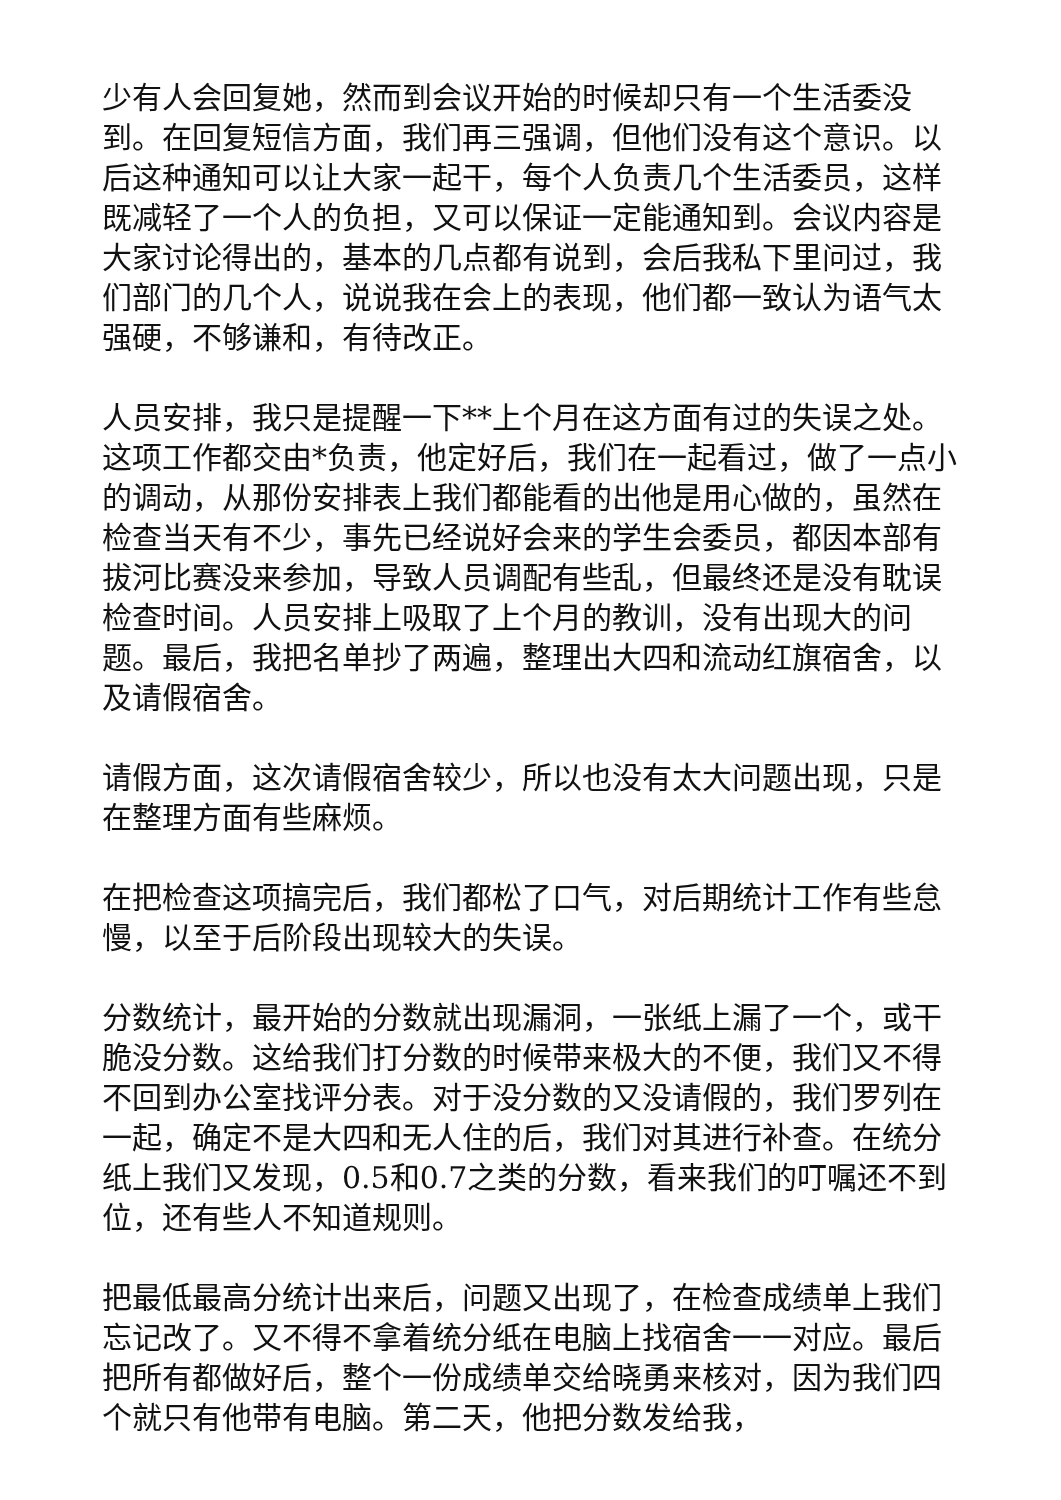少有人会回复她，然而到会议开始的时候却只有一个生活委没到。在回复短信方面，我们再三强调，但他们没有这个意识。以后这种通知可以让大家一起干，每个人负责几个生活委员，这样既减轻了一个人的负担，又可以保证一定能通知到。会议内容是大家讨论得出的，基本的几点都有说到，会后我私下里问过，我们部门的几个人，说说我在会上的表现，他们都一致认为语气太强硬，不够谦和，有待改正。
人员安排，我只是提醒一下**上个月在这方面有过的失误之处。这项工作都交由*负责，他定好后，我们在一起看过，做了一点小的调动，从那份安排表上我们都能看的出他是用心做的，虽然在检查当天有不少，事先已经说好会来的学生会委员，都因本部有拔河比赛没来参加，导致人员调配有些乱，但最终还是没有耽误检查时间。人员安排上吸取了上个月的教训，没有出现大的问题。最后，我把名单抄了两遍，整理出大四和流动红旗宿舍，以及请假宿舍。
请假方面，这次请假宿舍较少，所以也没有太大问题出现，只是在整理方面有些麻烦。
在把检查这项搞完后，我们都松了口气，对后期统计工作有些怠慢，以至于后阶段出现较大的失误。
分数统计，最开始的分数就出现漏洞，一张纸上漏了一个，或干脆没分数。这给我们打分数的时候带来极大的不便，我们又不得不回到办公室找评分表。对于没分数的又没请假的，我们罗列在一起，确定不是大四和无人住的后，我们对其进行补查。在统分纸上我们又发现，0.5和0.7之类的分数，看来我们的叮嘱还不到位，还有些人不知道规则。
把最低最高分统计出来后，问题又出现了，在检查成绩单上我们忘记改了。又不得不拿着统分纸在电脑上找宿舍一一对应。最后把所有都做好后，整个一份成绩单交给晓勇来核对，因为我们四个就只有他带有电脑。第二天，他把分数发给我，